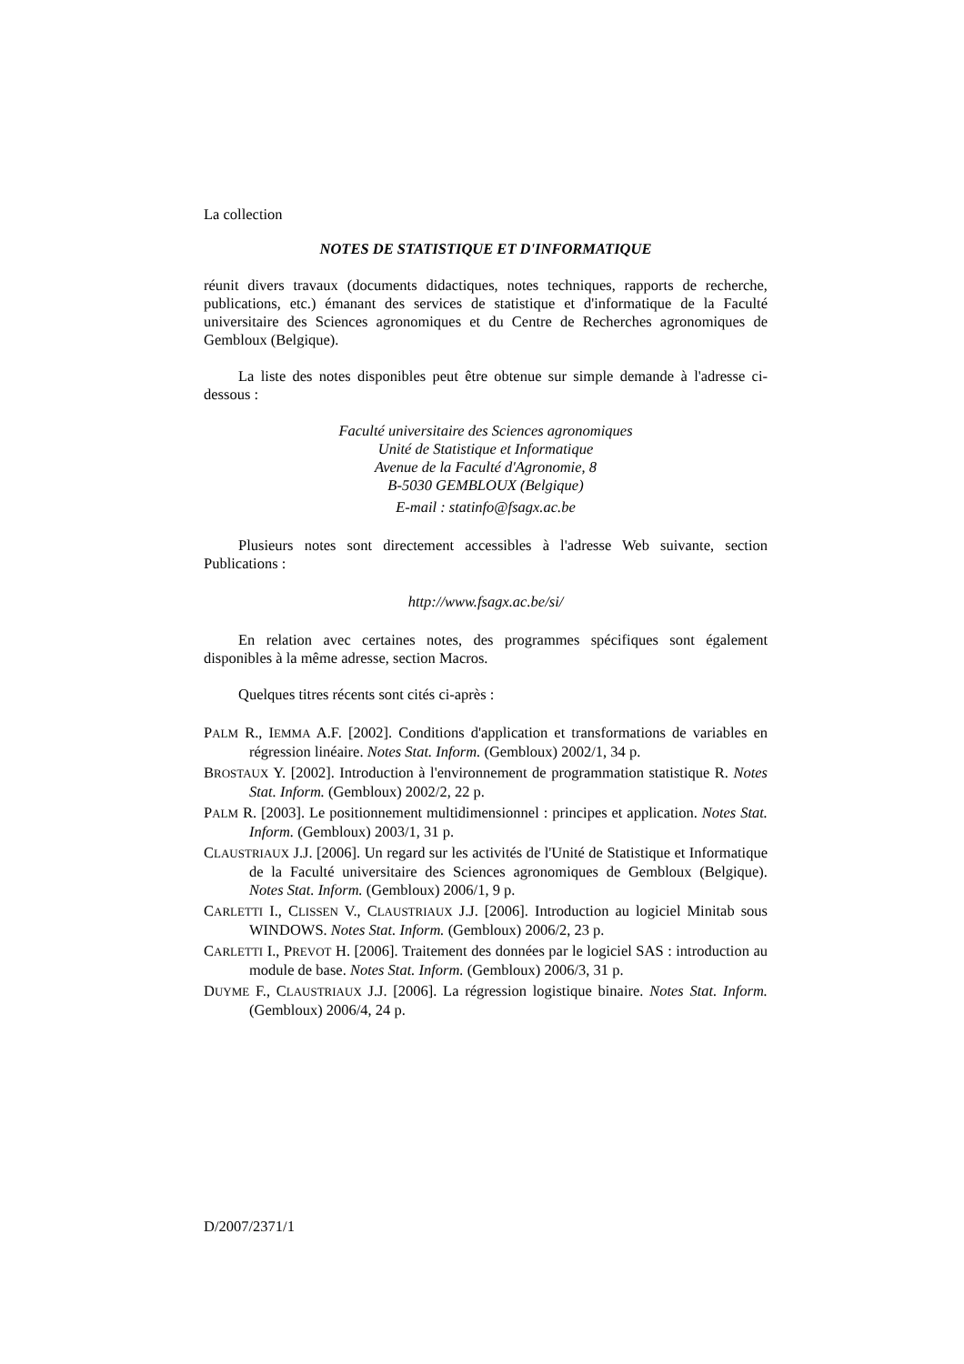La collection
NOTES DE STATISTIQUE ET D'INFORMATIQUE
réunit divers travaux (documents didactiques, notes techniques, rapports de recherche, publications, etc.) émanant des services de statistique et d'informatique de la Faculté universitaire des Sciences agronomiques et du Centre de Recherches agronomiques de Gembloux (Belgique).
La liste des notes disponibles peut être obtenue sur simple demande à l'adresse ci-dessous :
Faculté universitaire des Sciences agronomiques
Unité de Statistique et Informatique
Avenue de la Faculté d'Agronomie, 8
B-5030 GEMBLOUX (Belgique)
E-mail : statinfo@fsagx.ac.be
Plusieurs notes sont directement accessibles à l'adresse Web suivante, section Publications :
http://www.fsagx.ac.be/si/
En relation avec certaines notes, des programmes spécifiques sont également disponibles à la même adresse, section Macros.
Quelques titres récents sont cités ci-après :
PALM R., IEMMA A.F. [2002]. Conditions d'application et transformations de variables en régression linéaire. Notes Stat. Inform. (Gembloux) 2002/1, 34 p.
BROSTAUX Y. [2002]. Introduction à l'environnement de programmation statistique R. Notes Stat. Inform. (Gembloux) 2002/2, 22 p.
PALM R. [2003]. Le positionnement multidimensionnel : principes et application. Notes Stat. Inform. (Gembloux) 2003/1, 31 p.
CLAUSTRIAUX J.J. [2006]. Un regard sur les activités de l'Unité de Statistique et Informatique de la Faculté universitaire des Sciences agronomiques de Gembloux (Belgique). Notes Stat. Inform. (Gembloux) 2006/1, 9 p.
CARLETTI I., CLISSEN V., CLAUSTRIAUX J.J. [2006]. Introduction au logiciel Minitab sous WINDOWS. Notes Stat. Inform. (Gembloux) 2006/2, 23 p.
CARLETTI I., PREVOT H. [2006]. Traitement des données par le logiciel SAS : introduction au module de base. Notes Stat. Inform. (Gembloux) 2006/3, 31 p.
DUYME F., CLAUSTRIAUX J.J. [2006]. La régression logistique binaire. Notes Stat. Inform. (Gembloux) 2006/4, 24 p.
D/2007/2371/1